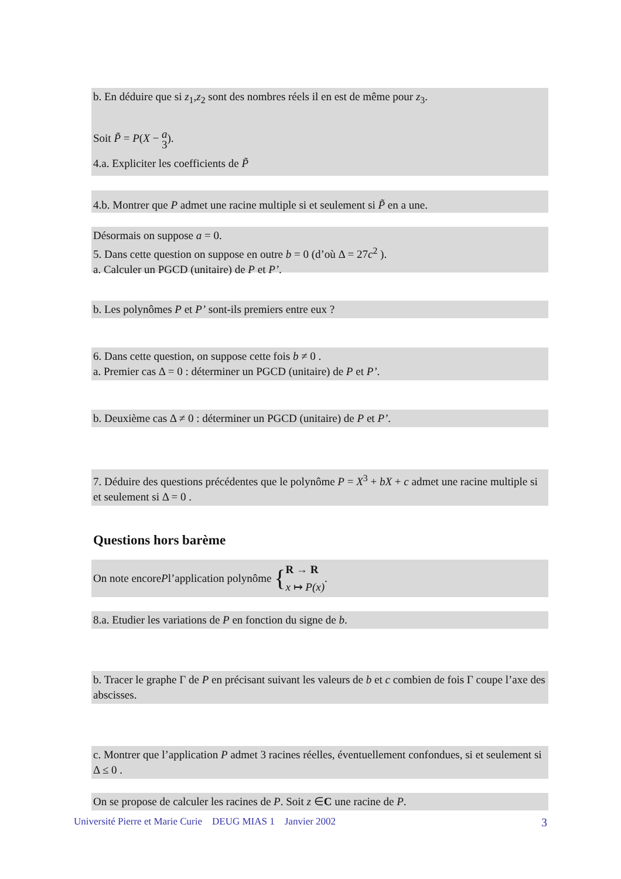b. En déduire que si z<sub>1</sub>,z<sub>2</sub> sont des nombres réels il en est de même pour z<sub>3</sub>.
Soit P̃ = P(X − a 3).
4.a. Expliciter les coefficients de P̃
4.b. Montrer que P admet une racine multiple si et seulement si P̃ en a une.
Désormais on suppose a = 0.
5. Dans cette question on suppose en outre b = 0 (d’où Δ = 27c<sup>2</sup> ).
a. Calculer un PGCD (unitaire) de P et P’.
b. Les polynômes P et P’ sont-ils premiers entre eux ?
6. Dans cette question, on suppose cette fois b ≠ 0 .
a. Premier cas Δ = 0 : déterminer un PGCD (unitaire) de P et P’.
b. Deuxième cas Δ ≠ 0 : déterminer un PGCD (unitaire) de P et P’.
7. Déduire des questions précédentes que le polynôme P = X<sup>3</sup> + bX + c admet une racine multiple si et seulement si Δ = 0 .
Questions hors barème
On note encore P l’application polynôme { R → R
x ↦ P(x).
8.a. Etudier les variations de P en fonction du signe de b.
b. Tracer le graphe Γ de P en précisant suivant les valeurs de b et c combien de fois Γ coupe l’axe des abscisses.
c. Montrer que l’application P admet 3 racines réelles, éventuellement confondues, si et seulement si Δ ≤ 0 .
On se propose de calculer les racines de P. Soit z ∈C une racine de P.
Université Pierre et Marie Curie DEUG MIAS 1 Janvier 2002 3